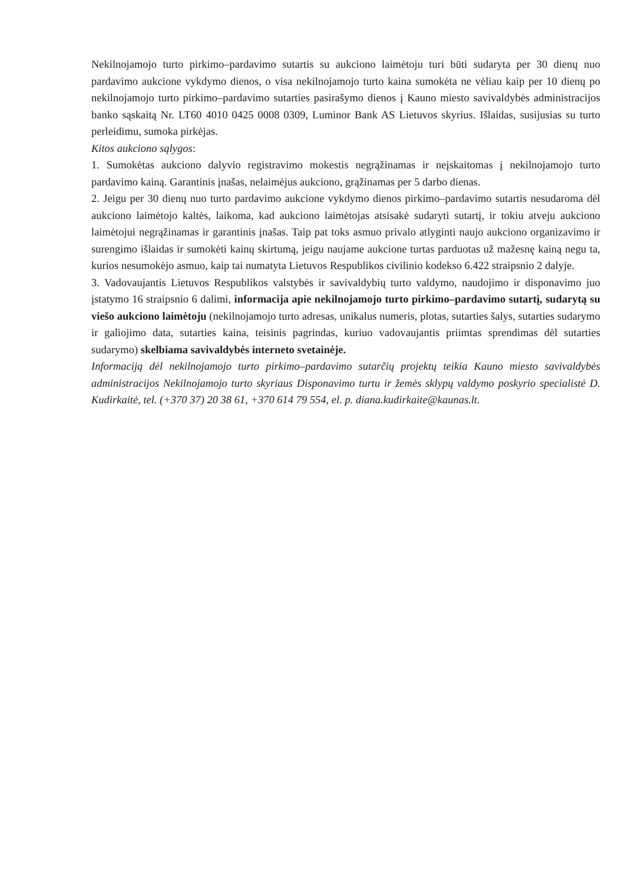Nekilnojamojo turto pirkimo–pardavimo sutartis su aukciono laimėtoju turi būti sudaryta per 30 dienų nuo pardavimo aukcione vykdymo dienos, o visa nekilnojamojo turto kaina sumokėta ne vėliau kaip per 10 dienų po nekilnojamojo turto pirkimo–pardavimo sutarties pasirašymo dienos į Kauno miesto savivaldybės administracijos banko sąskaitą Nr. LT60 4010 0425 0008 0309, Luminor Bank AS Lietuvos skyrius. Išlaidas, susijusias su turto perleidimu, sumoka pirkėjas.
Kitos aukciono sąlygos:
1. Sumokėtas aukciono dalyvio registravimo mokestis negrąžinamas ir neįskaitomas į nekilnojamojo turto pardavimo kainą. Garantinis įnašas, nelaimėjus aukciono, grąžinamas per 5 darbo dienas.
2. Jeigu per 30 dienų nuo turto pardavimo aukcione vykdymo dienos pirkimo–pardavimo sutartis nesudaroma dėl aukciono laimėtojo kaltės, laikoma, kad aukciono laimėtojas atsisakė sudaryti sutartį, ir tokiu atveju aukciono laimėtojui negrąžinamas ir garantinis įnašas. Taip pat toks asmuo privalo atlyginti naujo aukciono organizavimo ir surengimo išlaidas ir sumokėti kainų skirtumą, jeigu naujame aukcione turtas parduotas už mažesnę kainą negu ta, kurios nesumokėjo asmuo, kaip tai numatyta Lietuvos Respublikos civilinio kodekso 6.422 straipsnio 2 dalyje.
3. Vadovaujantis Lietuvos Respublikos valstybės ir savivaldybių turto valdymo, naudojimo ir disponavimo juo įstatymo 16 straipsnio 6 dalimi, informacija apie nekilnojamojo turto pirkimo–pardavimo sutartį, sudarytą su viešo aukciono laimėtoju (nekilnojamojo turto adresas, unikalus numeris, plotas, sutarties šalys, sutarties sudarymo ir galiojimo data, sutarties kaina, teisinis pagrindas, kuriuo vadovaujantis priimtas sprendimas dėl sutarties sudarymo) skelbiama savivaldybės interneto svetainėje.
Informaciją dėl nekilnojamojo turto pirkimo–pardavimo sutarčių projektų teikia Kauno miesto savivaldybės administracijos Nekilnojamojo turto skyriaus Disponavimo turtu ir žemės sklypų valdymo poskyrio specialistė D. Kudirkaitė, tel. (+370 37) 20 38 61, +370 614 79 554, el. p. diana.kudirkaite@kaunas.lt.